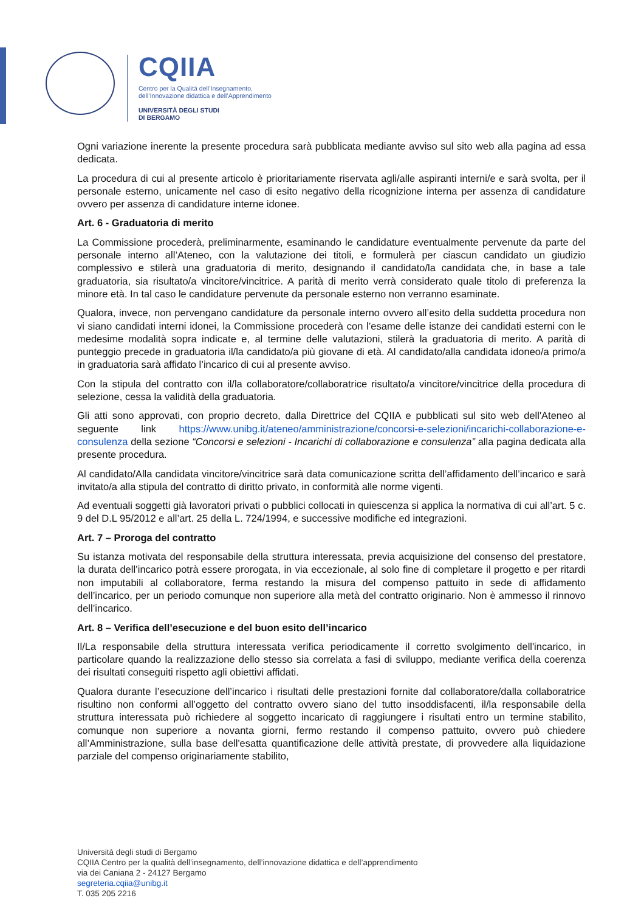CQIIA
Centro per la Qualità dell’Insegnamento,
dell’Innovazione didattica e dell’Apprendimento
UNIVERSITÀ DEGLI STUDI
DI BERGAMO
Ogni variazione inerente la presente procedura sarà pubblicata mediante avviso sul sito web alla pagina ad essa dedicata.
La procedura di cui al presente articolo è prioritariamente riservata agli/alle aspiranti interni/e e sarà svolta, per il personale esterno, unicamente nel caso di esito negativo della ricognizione interna per assenza di candidature ovvero per assenza di candidature interne idonee.
Art. 6 - Graduatoria di merito
La Commissione procederà, preliminarmente, esaminando le candidature eventualmente pervenute da parte del personale interno all’Ateneo, con la valutazione dei titoli, e formulerà per ciascun candidato un giudizio complessivo e stilerà una graduatoria di merito, designando il candidato/la candidata che, in base a tale graduatoria, sia risultato/a vincitore/vincitrice. A parità di merito verrà considerato quale titolo di preferenza la minore età. In tal caso le candidature pervenute da personale esterno non verranno esaminate.
Qualora, invece, non pervengano candidature da personale interno ovvero all’esito della suddetta procedura non vi siano candidati interni idonei, la Commissione procederà con l’esame delle istanze dei candidati esterni con le medesime modalità sopra indicate e, al termine delle valutazioni, stilerà la graduatoria di merito. A parità di punteggio precede in graduatoria il/la candidato/a più giovane di età. Al candidato/alla candidata idoneo/a primo/a in graduatoria sarà affidato l’incarico di cui al presente avviso.
Con la stipula del contratto con il/la collaboratore/collaboratrice risultato/a vincitore/vincitrice della procedura di selezione, cessa la validità della graduatoria.
Gli atti sono approvati, con proprio decreto, dalla Direttrice del CQIIA e pubblicati sul sito web dell'Ateneo al seguente link https://www.unibg.it/ateneo/amministrazione/concorsi-e-selezioni/incarichi-collaborazione-e-consulenza della sezione “Concorsi e selezioni - Incarichi di collaborazione e consulenza” alla pagina dedicata alla presente procedura.
Al candidato/Alla candidata vincitore/vincitrice sarà data comunicazione scritta dell’affidamento dell’incarico e sarà invitato/a alla stipula del contratto di diritto privato, in conformità alle norme vigenti.
Ad eventuali soggetti già lavoratori privati o pubblici collocati in quiescenza si applica la normativa di cui all’art. 5 c. 9 del D.L 95/2012 e all’art. 25 della L. 724/1994, e successive modifiche ed integrazioni.
Art. 7 – Proroga del contratto
Su istanza motivata del responsabile della struttura interessata, previa acquisizione del consenso del prestatore, la durata dell’incarico potrà essere prorogata, in via eccezionale, al solo fine di completare il progetto e per ritardi non imputabili al collaboratore, ferma restando la misura del compenso pattuito in sede di affidamento dell’incarico, per un periodo comunque non superiore alla metà del contratto originario. Non è ammesso il rinnovo dell’incarico.
Art. 8 – Verifica dell’esecuzione e del buon esito dell’incarico
Il/La responsabile della struttura interessata verifica periodicamente il corretto svolgimento dell'incarico, in particolare quando la realizzazione dello stesso sia correlata a fasi di sviluppo, mediante verifica della coerenza dei risultati conseguiti rispetto agli obiettivi affidati.
Qualora durante l’esecuzione dell’incarico i risultati delle prestazioni fornite dal collaboratore/dalla collaboratrice risultino non conformi all’oggetto del contratto ovvero siano del tutto insoddisfacenti, il/la responsabile della struttura interessata può richiedere al soggetto incaricato di raggiungere i risultati entro un termine stabilito, comunque non superiore a novanta giorni, fermo restando il compenso pattuito, ovvero può chiedere all’Amministrazione, sulla base dell'esatta quantificazione delle attività prestate, di provvedere alla liquidazione parziale del compenso originariamente stabilito,
Università degli studi di Bergamo
CQIIA Centro per la qualità dell’insegnamento, dell’innovazione didattica e dell’apprendimento
via dei Caniana 2 - 24127 Bergamo
segreteria.cqiia@unibg.it
T. 035 205 2216